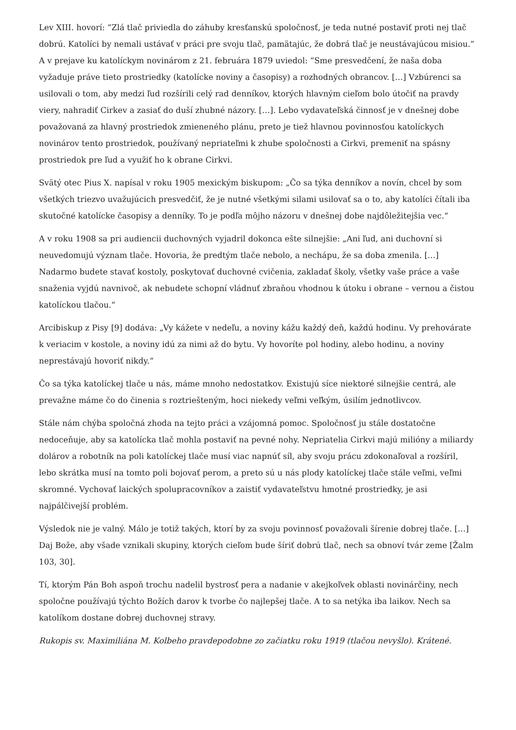Lev XIII. hovorí: “Zlá tlač priviedla do záhuby kresťanskú spoločnosť, je teda nutné postaviť proti nej tlač dobrú. Katolíci by nemali ustávať v práci pre svoju tlač, pamätajúc, že dobrá tlač je neustávajúcou misiou.” A v prejave ku katolíckym novinárom z 21. februára 1879 uviedol: “Sme presvedčení, že naša doba vyžaduje práve tieto prostriedky (katolícke noviny a časopisy) a rozhodných obrancov. […] Vzbúrenci sa usilovali o tom, aby medzi ľud rozšírili celý rad denníkov, ktorých hlavným cieľom bolo útočiť na pravdy viery, nahradiť Cirkev a zasiať do duší zhubné názory. […]. Lebo vydavateľská činnosť je v dnešnej dobe považovaná za hlavný prostriedok zmieneného plánu, preto je tiež hlavnou povinnosťou katolíckych novinárov tento prostriedok, používaný nepriateľmi k zhube spoločnosti a Cirkvi, premeniť na spásny prostriedok pre ľud a využiť ho k obrane Cirkvi.
Svätý otec Pius X. napísal v roku 1905 mexickým biskupom: „Čo sa týka denníkov a novín, chcel by som všetkých triezvo uvažujúcich presvedčiť, že je nutné všetkými silami usilovať sa o to, aby katolíci čítali iba skutočné katolícke časopisy a denníky. To je podľa môjho názoru v dnešnej dobe najdôležitejšia vec.“
A v roku 1908 sa pri audiencii duchovných vyjadril dokonca ešte silnejšie: „Ani ľud, ani duchovní si neuvedomujú význam tlače. Hovoria, že predtým tlače nebolo, a nechápu, že sa doba zmenila. […] Nadarmo budete stavať kostoly, poskytovať duchovné cvičenia, zakladať školy, všetky vaše práce a vaše snaženia vyjdú navnivoč, ak nebudete schopní vládnuť zbraňou vhodnou k útoku i obrane – vernou a čistou katolíckou tlačou.“
Arcibiskup z Pisy [9] dodáva: „Vy kážete v nedeľu, a noviny kážu každý deň, každú hodinu. Vy prehovárate k veriacim v kostole, a noviny idú za nimi až do bytu. Vy hovoríte pol hodiny, alebo hodinu, a noviny neprestávajú hovoriť nikdy.“
Čo sa týka katolíckej tlače u nás, máme mnoho nedostatkov. Existujú síce niektoré silnejšie centrá, ale prevažne máme čo do činenia s roztriešteným, hoci niekedy veľmi veľkým, úsilím jednotlivcov.
Stále nám chýba spoločná zhoda na tejto práci a vzájomná pomoc. Spoločnosť ju stále dostatočne nedoceňuje, aby sa katolícka tlač mohla postaviť na pevné nohy. Nepriatelia Cirkvi majú milióny a miliardy dolárov a robotník na poli katolíckej tlače musí viac napnúť síl, aby svoju prácu zdokonaľoval a rozšíril, lebo skrátka musí na tomto poli bojovať perom, a preto sú u nás plody katolíckej tlače stále veľmi, veľmi skromné. Vychovať laických spolupracovníkov a zaistiť vydavateľstvu hmotné prostriedky, je asi najpálčivejší problém.
Výsledok nie je valný. Málo je totiž takých, ktorí by za svoju povinnosť považovali šírenie dobrej tlače. […] Daj Bože, aby všade vznikali skupiny, ktorých cieľom bude šíriť dobrú tlač, nech sa obnoví tvár zeme [Žalm 103, 30].
Tí, ktorým Pán Boh aspoň trochu nadelil bystrosť pera a nadanie v akejkoľvek oblasti novinárčiny, nech spoločne používajú týchto Božích darov k tvorbe čo najlepšej tlače. A to sa netýka iba laikov. Nech sa katolíkom dostane dobrej duchovnej stravy.
Rukopis sv. Maximiliána M. Kolbeho pravdepodobne zo začiatku roku 1919 (tlačou nevyšlo). Krátené.